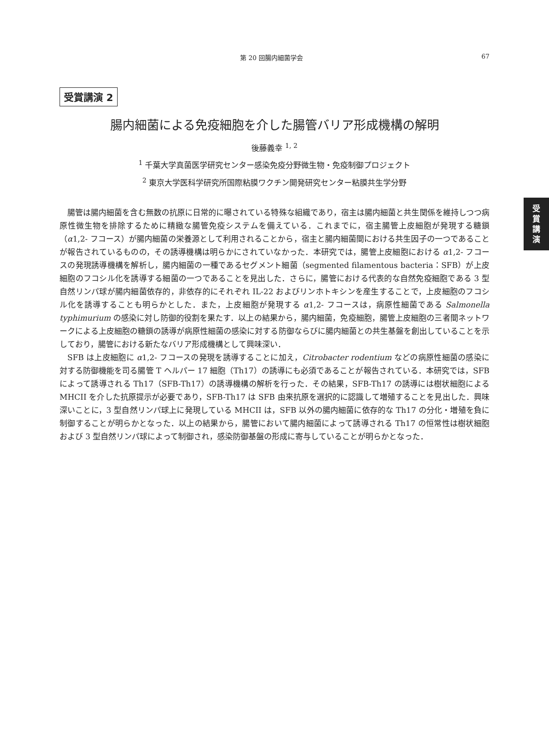第 20 回腸内細菌学会 67
受賞講演 2
腸内細菌による免疫細胞を介した腸管バリア形成機構の解明
後藤義幸 <sup>1, 2</sup>
<sup>1</sup> 千葉大学真菌医学研究センター感染免疫分野微生物・免疫制御プロジェクト
<sup>2</sup> 東京大学医科学研究所国際粘膜ワクチン開発研究センター粘膜共生学分野
受
賞
講
演
腸管は腸内細菌を含む無数の抗原に日常的に曝されている特殊な組織であり，宿主は腸内細菌と共生関係を維持しつつ病原性微生物を排除するために精緻な腸管免疫システムを備えている．これまでに，宿主腸管上皮細胞が発現する糖鎖（α1,2- フコース）が腸内細菌の栄養源として利用されることから，宿主と腸内細菌間における共生因子の一つであることが報告されているものの，その誘導機構は明らかにされていなかった．本研究では，腸管上皮細胞における α1,2- フコースの発現誘導機構を解析し，腸内細菌の一種であるセグメント細菌（segmented filamentous bacteria：SFB）が上皮細胞のフコシル化を誘導する細菌の一つであることを見出した．さらに，腸管における代表的な自然免疫細胞である 3 型自然リンパ球が腸内細菌依存的，非依存的にそれぞれ IL-22 およびリンホトキシンを産生することで，上皮細胞のフコシル化を誘導することも明らかとした．また，上皮細胞が発現する α1,2- フコースは，病原性細菌である Salmonella typhimurium の感染に対し防御的役割を果たす．以上の結果から，腸内細菌，免疫細胞，腸管上皮細胞の三者間ネットワークによる上皮細胞の糖鎖の誘導が病原性細菌の感染に対する防御ならびに腸内細菌との共生基盤を創出していることを示しており，腸管における新たなバリア形成機構として興味深い．
SFB は上皮細胞に α1,2- フコースの発現を誘導することに加え，Citrobacter rodentium などの病原性細菌の感染に対する防御機能を司る腸管 T ヘルパー 17 細胞（Th17）の誘導にも必須であることが報告されている．本研究では，SFB によって誘導される Th17（SFB-Th17）の誘導機構の解析を行った．その結果，SFB-Th17 の誘導には樹状細胞による MHCII を介した抗原提示が必要であり，SFB-Th17 は SFB 由来抗原を選択的に認識して増殖することを見出した．興味深いことに，3 型自然リンパ球上に発現している MHCII は，SFB 以外の腸内細菌に依存的な Th17 の分化・増殖を負に制御することが明らかとなった．以上の結果から，腸管において腸内細菌によって誘導される Th17 の恒常性は樹状細胞および 3 型自然リンパ球によって制御され，感染防御基盤の形成に寄与していることが明らかとなった．